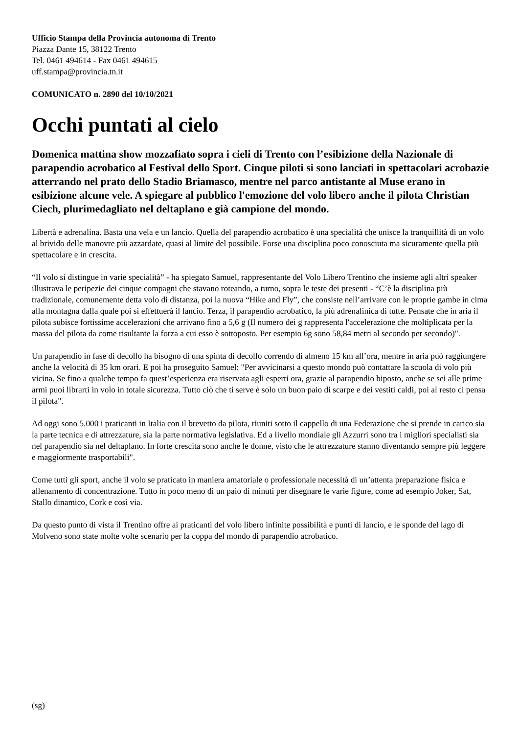Ufficio Stampa della Provincia autonoma di Trento
Piazza Dante 15, 38122 Trento
Tel. 0461 494614 - Fax 0461 494615
uff.stampa@provincia.tn.it
COMUNICATO n. 2890 del 10/10/2021
Occhi puntati al cielo
Domenica mattina show mozzafiato sopra i cieli di Trento con l’esibizione della Nazionale di parapendio acrobatico al Festival dello Sport. Cinque piloti si sono lanciati in spettacolari acrobazie atterrando nel prato dello Stadio Briamasco, mentre nel parco antistante al Muse erano in esibizione alcune vele. A spiegare al pubblico l'emozione del volo libero anche il pilota Christian Ciech, plurimedagliato nel deltaplano e già campione del mondo.
Libertà e adrenalina. Basta una vela e un lancio. Quella del parapendio acrobatico è una specialità che unisce la tranquillità di un volo al brivido delle manovre più azzardate, quasi al limite del possibile. Forse una disciplina poco conosciuta ma sicuramente quella più spettacolare e in crescita.
“Il volo si distingue in varie specialità” - ha spiegato Samuel, rappresentante del Volo Libero Trentino che insieme agli altri speaker illustrava le peripezie dei cinque compagni che stavano roteando, a turno, sopra le teste dei presenti - “C’è la disciplina più tradizionale, comunemente detta volo di distanza, poi la nuova “Hike and Fly”, che consiste nell’arrivare con le proprie gambe in cima alla montagna dalla quale poi si effettuerà il lancio. Terza, il parapendio acrobatico, la più adrenalinica di tutte. Pensate che in aria il pilota subisce fortissime accelerazioni che arrivano fino a 5,6 g (Il numero dei g rappresenta l'accelerazione che moltiplicata per la massa del pilota da come risultante la forza a cui esso è sottoposto. Per esempio 6g sono 58,84 metri al secondo per secondo)".
Un parapendio in fase di decollo ha bisogno di una spinta di decollo correndo di almeno 15 km all’ora, mentre in aria può raggiungere anche la velocità di 35 km orari. E poi ha proseguito Samuel: "Per avvicinarsi a questo mondo può contattare la scuola di volo più vicina. Se fino a qualche tempo fa quest’esperienza era riservata agli esperti ora, grazie al parapendio biposto, anche se sei alle prime armi puoi librarti in volo in totale sicurezza. Tutto ciò che ti serve è solo un buon paio di scarpe e dei vestiti caldi, poi al resto ci pensa il pilota".
Ad oggi sono 5.000 i praticanti in Italia con il brevetto da pilota, riuniti sotto il cappello di una Federazione che si prende in carico sia la parte tecnica e di attrezzature, sia la parte normativa legislativa. Ed a livello mondiale gli Azzurri sono tra i migliori specialisti sia nel parapendio sia nel deltaplano. In forte crescita sono anche le donne, visto che le attrezzature stanno diventando sempre più leggere e maggiormente trasportabili".
Come tutti gli sport, anche il volo se praticato in maniera amatoriale o professionale necessità di un’attenta preparazione fisica e allenamento di concentrazione. Tutto in poco meno di un paio di minuti per disegnare le varie figure, come ad esempio Joker, Sat, Stallo dinamico, Cork e così via.
Da questo punto di vista il Trentino offre ai praticanti del volo libero infinite possibilità e punti di lancio, e le sponde del lago di Molveno sono state molte volte scenario per la coppa del mondo di parapendio acrobatico.
(sg)